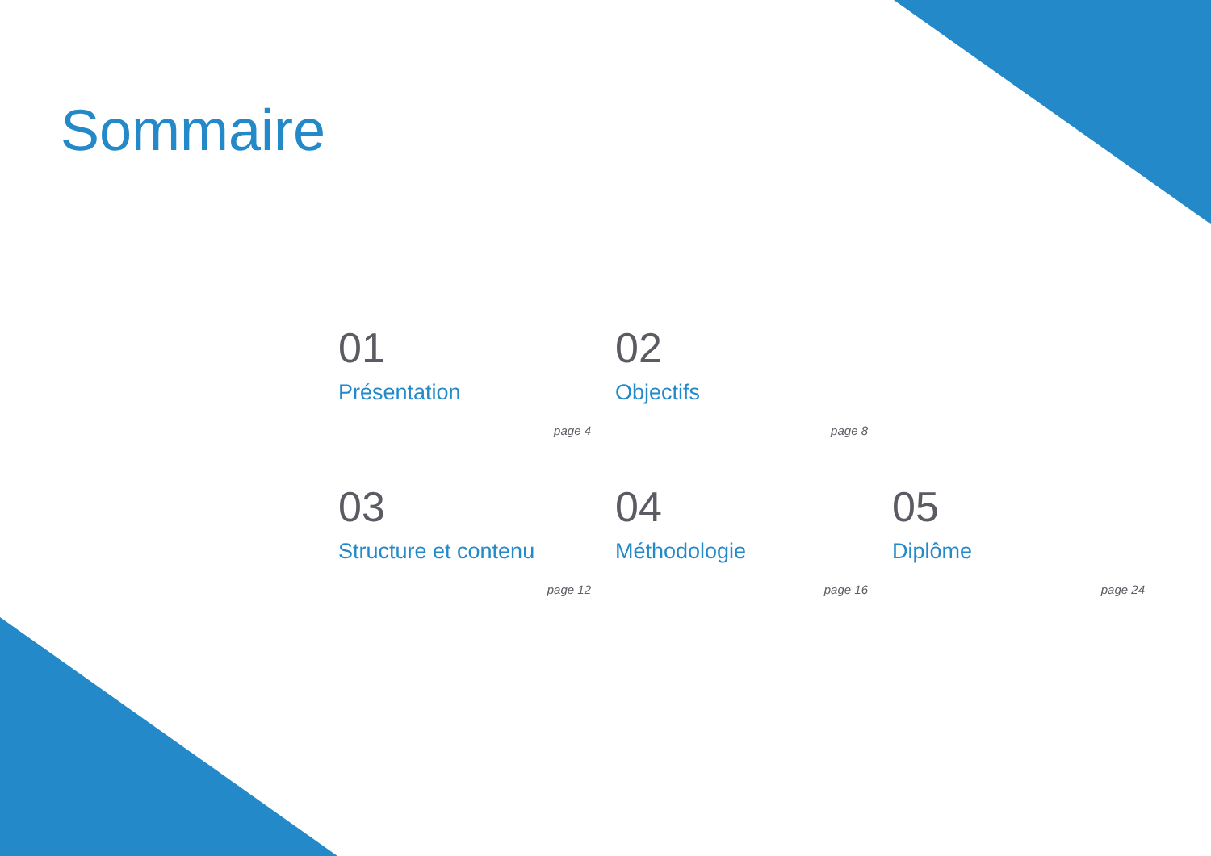Sommaire
01
Présentation
page 4
02
Objectifs
page 8
03
Structure et contenu
page 12
04
Méthodologie
page 16
05
Diplôme
page 24